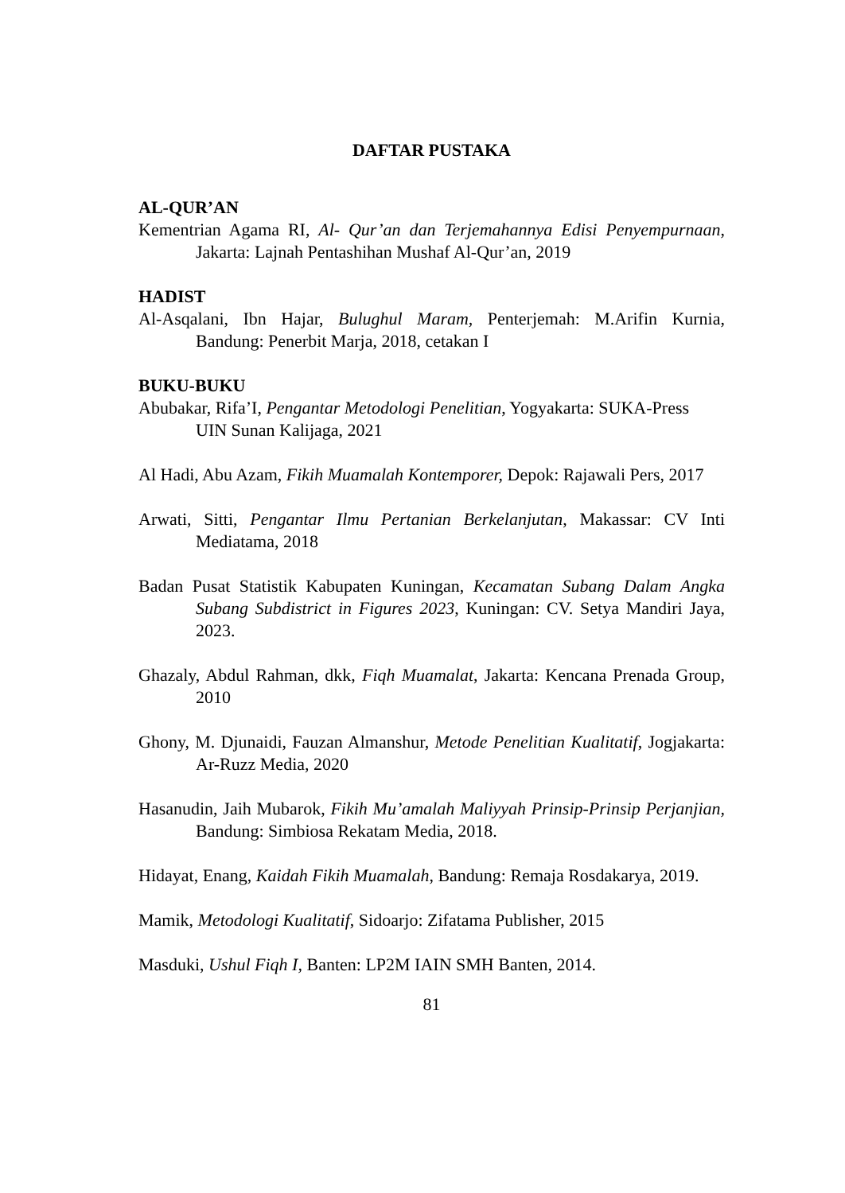DAFTAR PUSTAKA
AL-QUR’AN
Kementrian Agama RI, Al- Qur’an dan Terjemahannya Edisi Penyempurnaan, Jakarta: Lajnah Pentashihan Mushaf Al-Qur’an, 2019
HADIST
Al-Asqalani, Ibn Hajar, Bulughul Maram, Penterjemah: M.Arifin Kurnia, Bandung: Penerbit Marja, 2018, cetakan I
BUKU-BUKU
Abubakar, Rifa’I, Pengantar Metodologi Penelitian, Yogyakarta: SUKA-Press
UIN Sunan Kalijaga, 2021
Al Hadi, Abu Azam, Fikih Muamalah Kontemporer, Depok: Rajawali Pers, 2017
Arwati, Sitti, Pengantar Ilmu Pertanian Berkelanjutan, Makassar: CV Inti Mediatama, 2018
Badan Pusat Statistik Kabupaten Kuningan, Kecamatan Subang Dalam Angka Subang Subdistrict in Figures 2023, Kuningan: CV. Setya Mandiri Jaya, 2023.
Ghazaly, Abdul Rahman, dkk, Fiqh Muamalat, Jakarta: Kencana Prenada Group, 2010
Ghony, M. Djunaidi, Fauzan Almanshur, Metode Penelitian Kualitatif, Jogjakarta: Ar-Ruzz Media, 2020
Hasanudin, Jaih Mubarok, Fikih Mu’amalah Maliyyah Prinsip-Prinsip Perjanjian, Bandung: Simbiosa Rekatam Media, 2018.
Hidayat, Enang, Kaidah Fikih Muamalah, Bandung: Remaja Rosdakarya, 2019.
Mamik, Metodologi Kualitatif, Sidoarjo: Zifatama Publisher, 2015
Masduki, Ushul Fiqh I, Banten: LP2M IAIN SMH Banten, 2014.
81